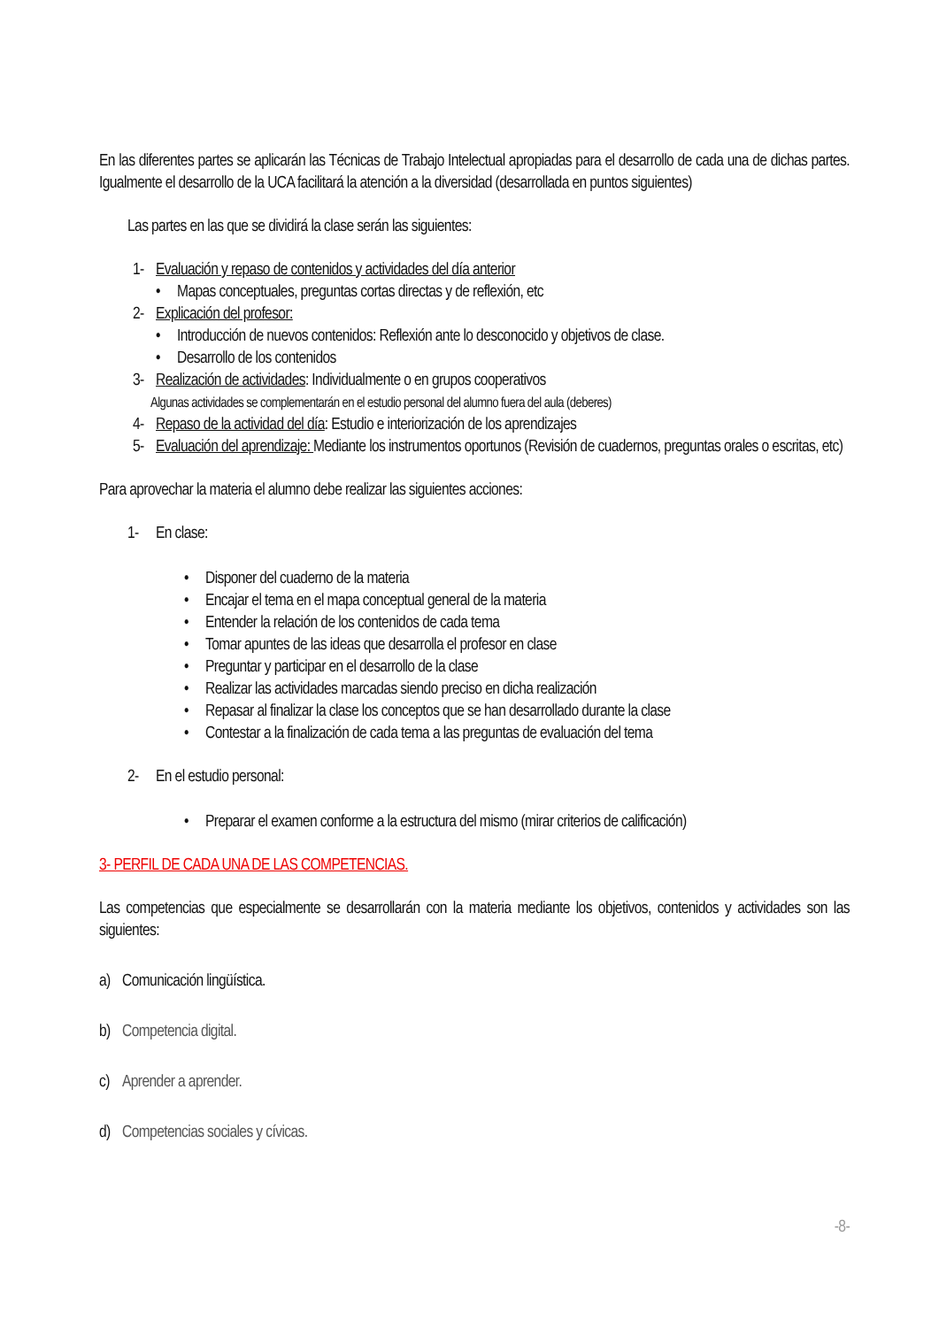En las diferentes partes se aplicarán las Técnicas de Trabajo Intelectual apropiadas para el desarrollo de cada una de dichas partes. Igualmente el desarrollo de la UCA facilitará la atención a la diversidad (desarrollada en puntos siguientes)
Las partes en las que se dividirá la clase serán las siguientes:
1- Evaluación y repaso de contenidos y actividades del día anterior
• Mapas conceptuales, preguntas cortas directas y de reflexión, etc
2- Explicación del profesor:
• Introducción de nuevos contenidos: Reflexión ante lo desconocido y objetivos de clase.
• Desarrollo de los contenidos
3- Realización de actividades: Individualmente o en grupos cooperativos
Algunas actividades se complementarán en el estudio personal del alumno fuera del aula (deberes)
4- Repaso de la actividad del día: Estudio e interiorización de los aprendizajes
5- Evaluación del aprendizaje: Mediante los instrumentos oportunos (Revisión de cuadernos, preguntas orales o escritas, etc)
Para aprovechar la materia el alumno debe realizar las siguientes acciones:
1- En clase:
• Disponer del cuaderno de la materia
• Encajar el tema en el mapa conceptual general de la materia
• Entender la relación de los contenidos de cada tema
• Tomar apuntes de las ideas que desarrolla el profesor en clase
• Preguntar y participar en el desarrollo de la clase
• Realizar las actividades marcadas siendo preciso en dicha realización
• Repasar al finalizar la clase los conceptos que se han desarrollado durante la clase
• Contestar a la finalización de cada tema a las preguntas de evaluación del tema
2- En el estudio personal:
• Preparar el examen conforme a la estructura del mismo (mirar criterios de calificación)
3- PERFIL DE CADA UNA DE LAS COMPETENCIAS.
Las competencias que especialmente se desarrollarán con la materia mediante los objetivos, contenidos y actividades son las siguientes:
a) Comunicación lingüística.
b) Competencia digital.
c) Aprender a aprender.
d) Competencias sociales y cívicas.
-8-